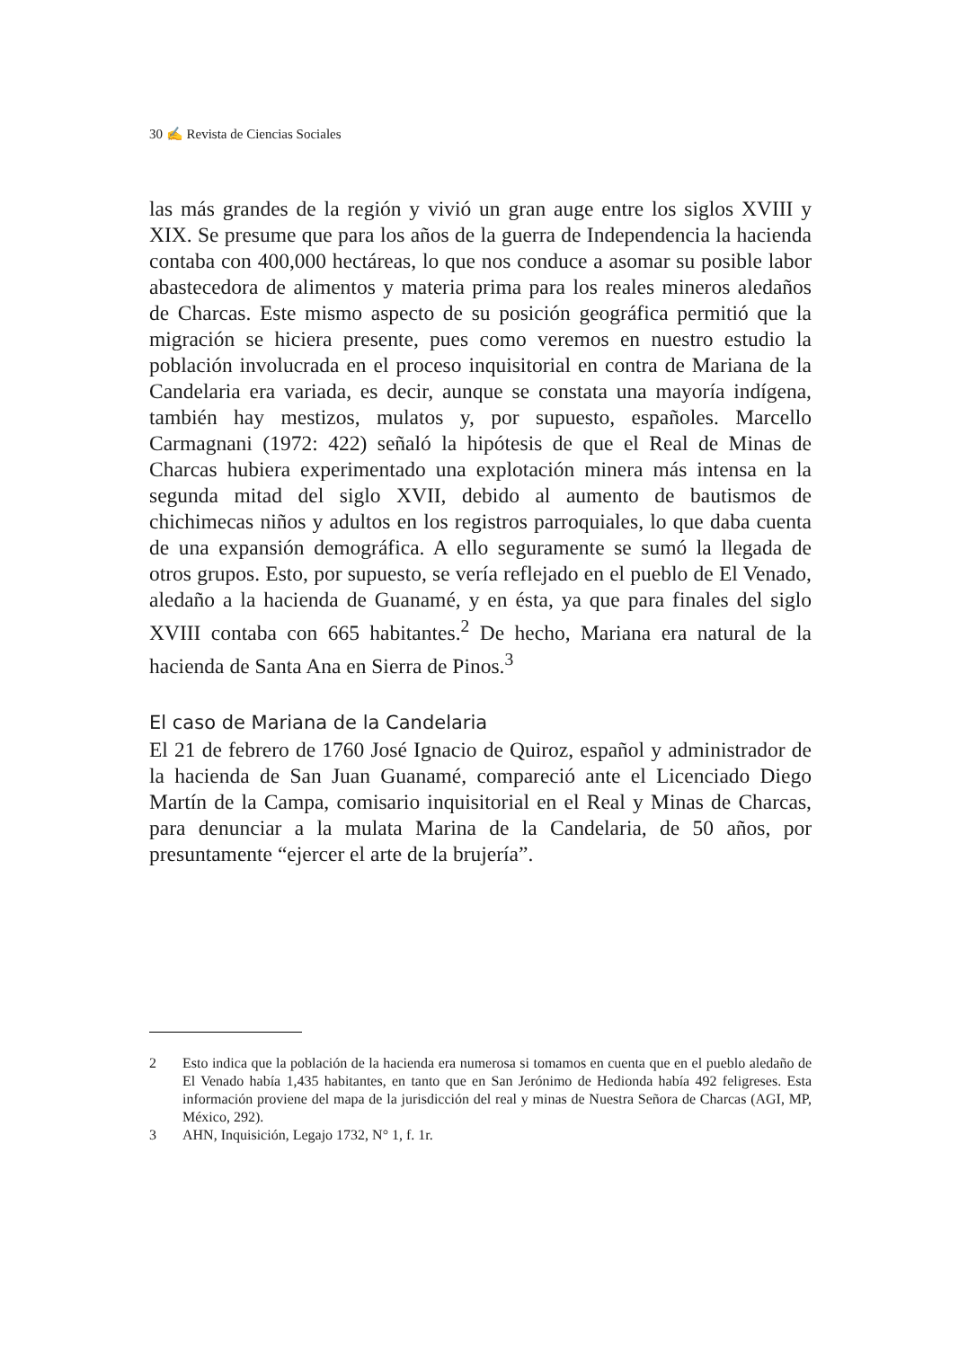30 ✍ Revista de Ciencias Sociales
las más grandes de la región y vivió un gran auge entre los siglos XVIII y XIX. Se presume que para los años de la guerra de Independencia la hacienda contaba con 400,000 hectáreas, lo que nos conduce a asomar su posible labor abastecedora de alimentos y materia prima para los reales mineros aledaños de Charcas. Este mismo aspecto de su posición geográfica permitió que la migración se hiciera presente, pues como veremos en nuestro estudio la población involucrada en el proceso inquisitorial en contra de Mariana de la Candelaria era variada, es decir, aunque se constata una mayoría indígena, también hay mestizos, mulatos y, por supuesto, españoles. Marcello Carmagnani (1972: 422) señaló la hipótesis de que el Real de Minas de Charcas hubiera experimentado una explotación minera más intensa en la segunda mitad del siglo XVII, debido al aumento de bautismos de chichimecas niños y adultos en los registros parroquiales, lo que daba cuenta de una expansión demográfica. A ello seguramente se sumó la llegada de otros grupos. Esto, por supuesto, se vería reflejado en el pueblo de El Venado, aledaño a la hacienda de Guanamé, y en ésta, ya que para finales del siglo XVIII contaba con 665 habitantes.<sup>2</sup> De hecho, Mariana era natural de la hacienda de Santa Ana en Sierra de Pinos.<sup>3</sup>
El caso de Mariana de la Candelaria
El 21 de febrero de 1760 José Ignacio de Quiroz, español y administrador de la hacienda de San Juan Guanamé, compareció ante el Licenciado Diego Martín de la Campa, comisario inquisitorial en el Real y Minas de Charcas, para denunciar a la mulata Marina de la Candelaria, de 50 años, por presuntamente “ejercer el arte de la brujería”.
2 Esto indica que la población de la hacienda era numerosa si tomamos en cuenta que en el pueblo aledaño de El Venado había 1,435 habitantes, en tanto que en San Jerónimo de Hedionda había 492 feligreses. Esta información proviene del mapa de la jurisdicción del real y minas de Nuestra Señora de Charcas (AGI, MP, México, 292).
3 AHN, Inquisición, Legajo 1732, N° 1, f. 1r.